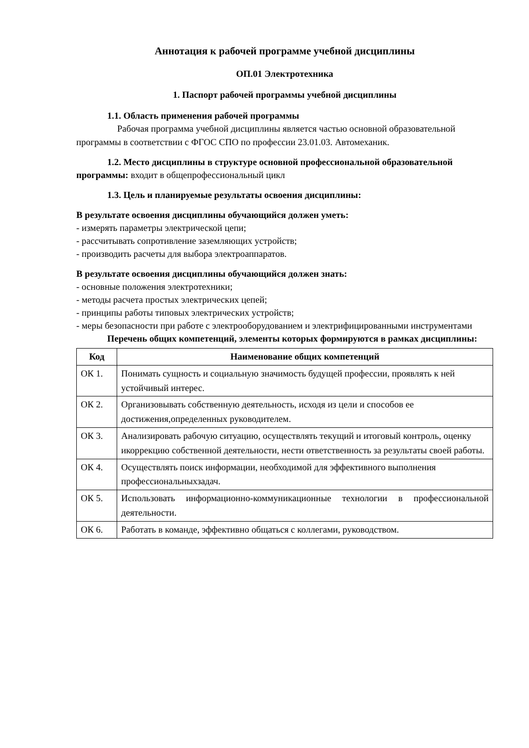Аннотация к рабочей программе учебной дисциплины
ОП.01 Электротехника
1. Паспорт рабочей программы учебной дисциплины
1.1. Область применения рабочей программы
Рабочая программа учебной дисциплины является частью основной образовательной программы в соответствии с ФГОС СПО по профессии 23.01.03. Автомеханик.
1.2. Место дисциплины в структуре основной профессиональной образовательной программы: входит в общепрофессиональный цикл
1.3. Цель и планируемые результаты освоения дисциплины:
В результате освоения дисциплины обучающийся должен уметь:
- измерять параметры электрической цепи;
- рассчитывать сопротивление заземляющих устройств;
- производить расчеты для выбора электроаппаратов.
В результате освоения дисциплины обучающийся должен знать:
- основные положения электротехники;
- методы расчета простых электрических цепей;
- принципы работы типовых электрических устройств;
- меры безопасности при работе с электрооборудованием и электрифицированными инструментами
Перечень общих компетенций, элементы которых формируются в рамках дисциплины:
| Код | Наименование общих компетенций |
| --- | --- |
| ОК 1. | Понимать сущность и социальную значимость будущей профессии, проявлять к ней устойчивый интерес. |
| ОК 2. | Организовывать собственную деятельность, исходя из цели и способов ее достижения,определенных руководителем. |
| ОК 3. | Анализировать рабочую ситуацию, осуществлять текущий и итоговый контроль, оценку икоррекцию собственной деятельности, нести ответственность за результаты своей работы. |
| ОК 4. | Осуществлять поиск информации, необходимой для эффективного выполнения профессиональныхзадач. |
| ОК 5. | Использовать информационно-коммуникационные технологии в профессиональной деятельности. |
| ОК 6. | Работать в команде, эффективно общаться с коллегами, руководством. |